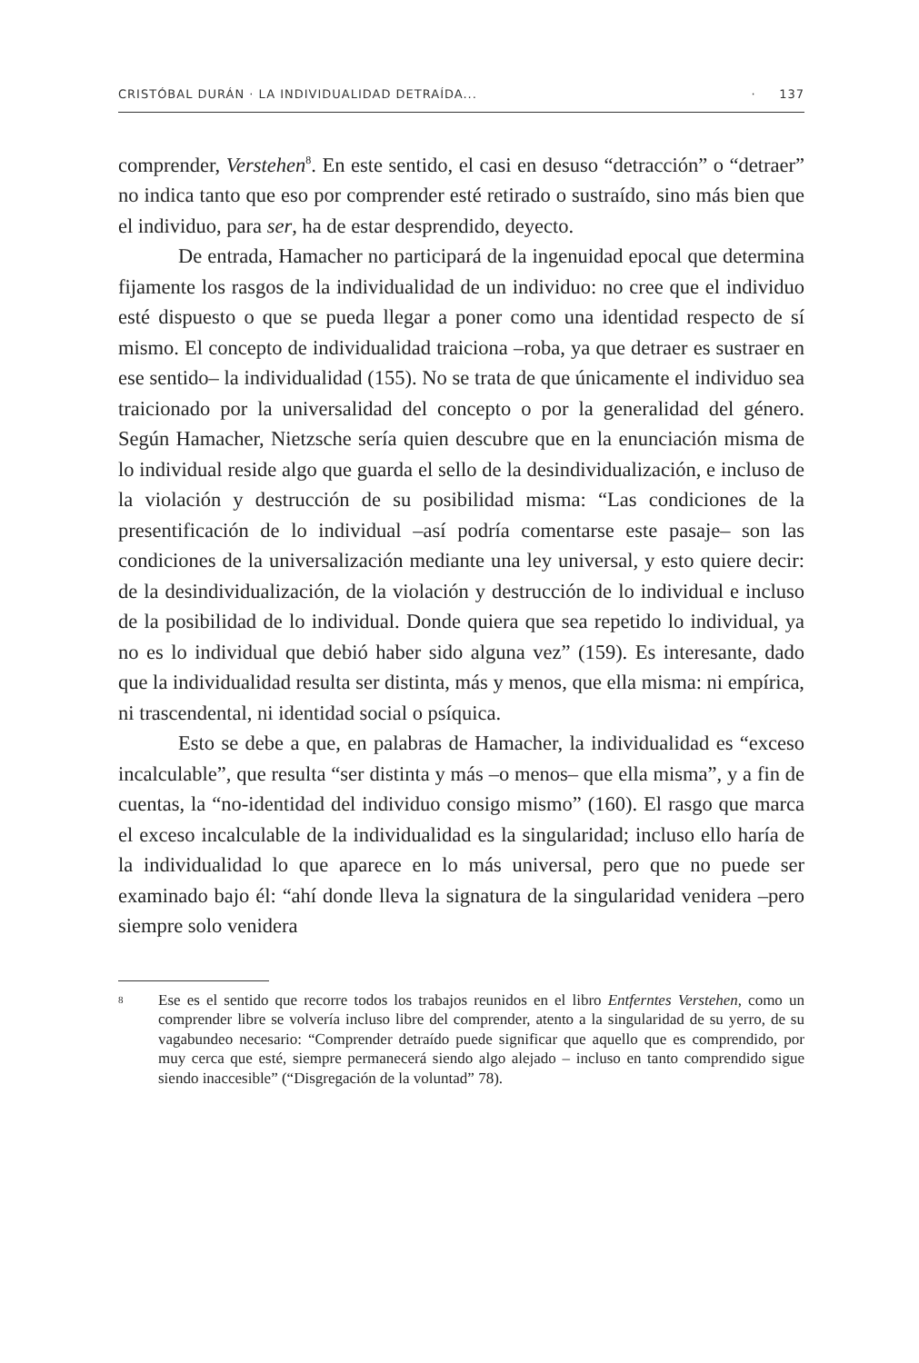CRISTÓBAL DURÁN · LA INDIVIDUALIDAD DETRAÍDA... · 137
comprender, Verstehen<sup>8</sup>. En este sentido, el casi en desuso “detracción” o “detraer” no indica tanto que eso por comprender esté retirado o sustraído, sino más bien que el individuo, para ser, ha de estar desprendido, deyecto.
De entrada, Hamacher no participará de la ingenuidad epocal que determina fijamente los rasgos de la individualidad de un individuo: no cree que el individuo esté dispuesto o que se pueda llegar a poner como una identidad respecto de sí mismo. El concepto de individualidad traiciona –roba, ya que detraer es sustraer en ese sentido– la individualidad (155). No se trata de que únicamente el individuo sea traicionado por la universalidad del concepto o por la generalidad del género. Según Hamacher, Nietzsche sería quien descubre que en la enunciación misma de lo individual reside algo que guarda el sello de la desindividualización, e incluso de la violación y destrucción de su posibilidad misma: “Las condiciones de la presentificación de lo individual –así podría comentarse este pasaje– son las condiciones de la universalización mediante una ley universal, y esto quiere decir: de la desindividualización, de la violación y destrucción de lo individual e incluso de la posibilidad de lo individual. Donde quiera que sea repetido lo individual, ya no es lo individual que debió haber sido alguna vez” (159). Es interesante, dado que la individualidad resulta ser distinta, más y menos, que ella misma: ni empírica, ni trascendental, ni identidad social o psíquica.
Esto se debe a que, en palabras de Hamacher, la individualidad es “exceso incalculable”, que resulta “ser distinta y más –o menos– que ella misma”, y a fin de cuentas, la “no-identidad del individuo consigo mismo” (160). El rasgo que marca el exceso incalculable de la individualidad es la singularidad; incluso ello haría de la individualidad lo que aparece en lo más universal, pero que no puede ser examinado bajo él: “ahí donde lleva la signatura de la singularidad venidera –pero siempre solo venidera
8 Ese es el sentido que recorre todos los trabajos reunidos en el libro Entferntes Verstehen, como un comprender libre se volvería incluso libre del comprender, atento a la singularidad de su yerro, de su vagabundeo necesario: “Comprender detraído puede significar que aquello que es comprendido, por muy cerca que esté, siempre permanecerá siendo algo alejado – incluso en tanto comprendido sigue siendo inaccesible” (“Disgregación de la voluntad” 78).